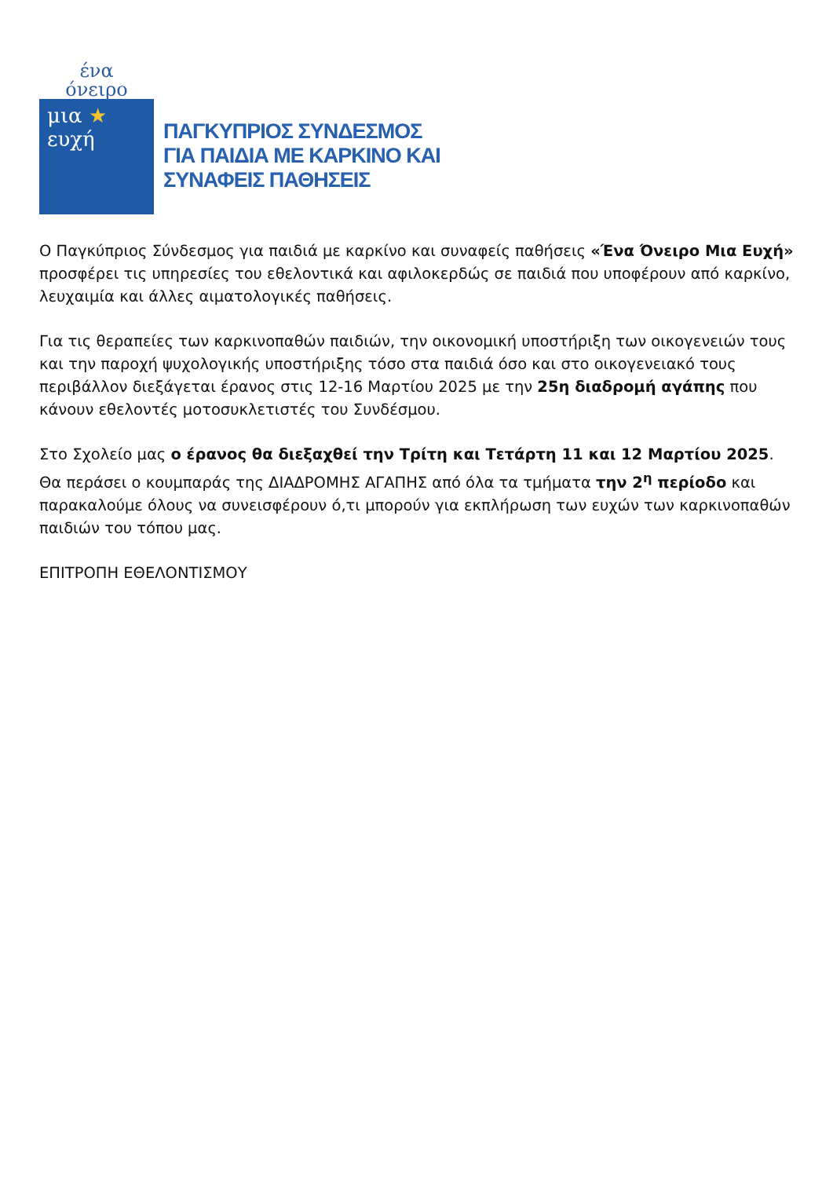ένα
όνειρο
μια ★
ευχή
ΠΑΓΚΥΠΡΙΟΣ ΣΥΝΔΕΣΜΟΣ
ΓΙΑ ΠΑΙΔΙΑ ΜΕ ΚΑΡΚΙΝΟ ΚΑΙ
ΣΥΝΑΦΕΙΣ ΠΑΘΗΣΕΙΣ
Ο Παγκύπριος Σύνδεσμος για παιδιά με καρκίνο και συναφείς παθήσεις «Ένα Όνειρο Μια Ευχή» προσφέρει τις υπηρεσίες του εθελοντικά και αφιλοκερδώς σε παιδιά που υποφέρουν από καρκίνο, λευχαιμία και άλλες αιματολογικές παθήσεις.
Για τις θεραπείες των καρκινοπαθών παιδιών, την οικονομική υποστήριξη των οικογενειών τους και την παροχή ψυχολογικής υποστήριξης τόσο στα παιδιά όσο και στο οικογενειακό τους περιβάλλον διεξάγεται έρανος στις 12-16 Μαρτίου 2025 με την 25η διαδρομή αγάπης που κάνουν εθελοντές μοτοσυκλετιστές του Συνδέσμου.
Στο Σχολείο μας ο έρανος θα διεξαχθεί την Τρίτη και Τετάρτη 11 και 12 Μαρτίου 2025. Θα περάσει ο κουμπαράς της ΔΙΑΔΡΟΜΗΣ ΑΓΑΠΗΣ από όλα τα τμήματα την 2<sup>η</sup> περίοδο και παρακαλούμε όλους να συνεισφέρουν ό,τι μπορούν για εκπλήρωση των ευχών των καρκινοπαθών παιδιών του τόπου μας.
ΕΠΙΤΡΟΠΗ ΕΘΕΛΟΝΤΙΣΜΟΥ